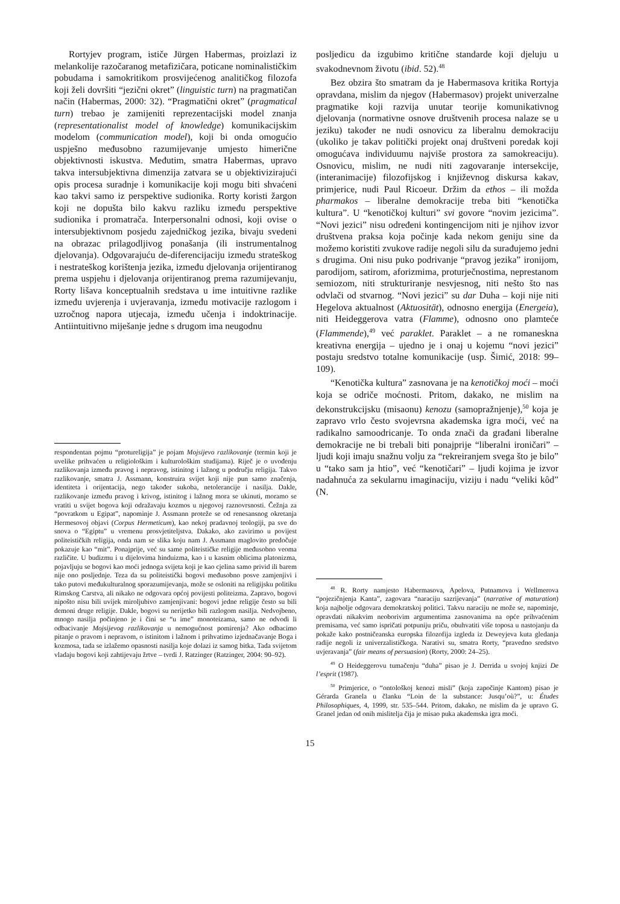Rortyjev program, ističe Jürgen Habermas, proizlazi iz melankolije razočaranog metafizičara, poticane nominalističkim pobudama i samokritikom prosvijećenog analitičkog filozofa koji želi dovršiti “jezični okret” (linguistic turn) na pragmatičan način (Habermas, 2000: 32). “Pragmatični okret” (pragmatical turn) trebao je zamijeniti reprezentacijski model znanja (representationalist model of knowledge) komunikacijskim modelom (communication model), koji bi onda omogućio uspješno međusobno razumijevanje umjesto himerične objektivnosti iskustva. Međutim, smatra Habermas, upravo takva intersubjektivna dimenzija zatvara se u objektivizirajući opis procesa suradnje i komunikacije koji mogu biti shvaćeni kao takvi samo iz perspektive sudionika. Rorty koristi žargon koji ne dopušta bilo kakvu razliku između perspektive sudionika i promatrača. Interpersonalni odnosi, koji ovise o intersubjektivnom posjedu zajedničkog jezika, bivaju svedeni na obrazac prilagodljivog ponašanja (ili instrumentalnog djelovanja). Odgovarajuću de-diferencijaciju između strateškog i nestrateškog korištenja jezika, između djelovanja orijentiranog prema uspjehu i djelovanja orijentiranog prema razumijevanju, Rorty lišava konceptualnih sredstava u ime intuitivne razlike između uvjerenja i uvjeravanja, između motivacije razlogom i uzročnog napora utjecaja, između učenja i indoktrinacije. Antiintuitivno miješanje jedne s drugom ima neugodnu
respondentan pojmu “protureligija” je pojam Mojsijevo razlikovanje (termin koji je uvelike prihvaćen u religiološkim i kulturološkim studijama). Riječ je o uvođenju razlikovanja između pravog i nepravog, istinitog i lažnog u području religija. Takvo razlikovanje, smatra J. Assmann, konstruira svijet koji nije pun samo značenja, identiteta i orijentacija, nego također sukoba, netolerancije i nasilja. Dakle, razlikovanje između pravog i krivog, istinitog i lažnog mora se ukinuti, moramo se vratiti u svijet bogova koji odražavaju kozmos u njegovoj raznovrsnosti. Čežnja za “povratkom u Egipat”, napominje J. Assmann proteže se od renesansnog okretanja Hermesovoj objavi (Corpus Hermeticum), kao nekoj pradavnoj teologiji, pa sve do snova o “Egiptu” u vremenu prosvjetiteljstva. Dakako, ako zavirimo u povijest politeističkih religija, onda nam se slika koju nam J. Assmann maglovito predočuje pokazuje kao “mit”. Ponajprije, već su same politeističke religije međusobno veoma različite. U budizmu i u dijelovima hinduizma, kao i u kasnim oblicima platonizma, pojavljuju se bogovi kao moći jednoga svijeta koji je kao cjelina samo privid ili barem nije ono posljednje. Teza da su politeistički bogovi međusobno posve zamjenjivi i tako putovi međukulturalnog sporazumijevanja, može se osloniti na religijsku politiku Rimskog Carstva, ali nikako ne odgovara općoj povijesti politeizma. Zapravo, bogovi nipošto nisu bili uvijek miroljubivo zamjenjivani: bogovi jedne religije često su bili demoni druge religije. Dakle, bogovi su nerijetko bili razlogom nasilja. Nedvojbeno, mnogo nasilja počinjeno je i čini se “u ime” monoteizama, samo ne odvodi li odbacivanje Mojsijevog razlikovanja u nemogućnost pomirenja? Ako odbacimo pitanje o pravom i nepravom, o istinitom i lažnom i prihvatimo izjednačavanje Boga i kozmosa, tada se izlažemo opasnosti nasilja koje dolazi iz samog bitka. Tada svijetom vladaju bogovi koji zahtijevaju žrtve – tvrdi J. Ratzinger (Ratzinger, 2004: 90–92).
posljedicu da izgubimo kritične standarde koji djeluju u svakodnevnom životu (ibid. 52).<sup>48</sup>
Bez obzira što smatram da je Habermasova kritika Rortyja opravdana, mislim da njegov (Habermasov) projekt univerzalne pragmatike koji razvija unutar teorije komunikativnog djelovanja (normativne osnove društvenih procesa nalaze se u jeziku) također ne nudi osnovicu za liberalnu demokraciju (ukoliko je takav politički projekt onaj društveni poredak koji omogućava individuumu najviše prostora za samokreaciju). Osnovicu, mislim, ne nudi niti zagovaranje intersekcije, (interanimacije) filozofijskog i književnog diskursa kakav, primjerice, nudi Paul Ricoeur. Držim da ethos – ili možda pharmakos – liberalne demokracije treba biti “kenotička kultura”. U “kenotičkoj kulturi” svi govore “novim jezicima”. “Novi jezici” nisu određeni kontingencijom niti je njihov izvor društvena praksa koja počinje kada nekom geniju sine da možemo koristiti zvukove radije negoli silu da surađujemo jedni s drugima. Oni nisu puko podrivanje “pravog jezika” ironijom, parodijom, satirom, aforizmima, proturječnostima, neprestanom semiozom, niti strukturiranje nesvjesnog, niti nešto što nas odvlači od stvarnog. “Novi jezici” su dar Duha – koji nije niti Hegelova aktualnost (Aktuosität), odnosno energija (Energeia), niti Heideggerova vatra (Flamme), odnosno ono plamteće (Flammende),<sup>49</sup> već paraklet. Paraklet – a ne romaneskna kreativna energija – ujedno je i onaj u kojemu “novi jezici” postaju sredstvo totalne komunikacije (usp. Šimić, 2018: 99–109).
“Kenotička kultura” zasnovana je na kenotičkoj moći – moći koja se odriče moćnosti. Pritom, dakako, ne mislim na dekonstrukcijsku (misaonu) kenozu (samopražnjenje),<sup>50</sup> koja je zapravo vrlo često svojevrsna akademska igra moći, već na radikalno samoodricanje. To onda znači da građani liberalne demokracije ne bi trebali biti ponajprije “liberalni ironičari” – ljudi koji imaju snažnu volju za “rekreiranjem svega što je bilo” u “tako sam ja htio”, već “kenotičari” – ljudi kojima je izvor nadahnuća za sekularnu imaginaciju, viziju i nadu “veliki kôd” (N.
<sup>48</sup> R. Rorty namjesto Habermasova, Apelova, Putnamova i Wellmerova “pojezičnjenja Kanta”, zagovara “naraciju sazrijevanja” (narrative of maturation) koja najbolje odgovara demokratskoj politici. Takvu naraciju ne može se, napominje, opravdati nikakvim neoborivim argumentima zasnovanima na opće prihvaćenim premisama, već samo ispričati potpuniju priču, obuhvatiti više toposa u nastojanju da pokaže kako postničeanska europska filozofija izgleda iz Deweyjeva kuta gledanja radije negoli iz univerzalističkoga. Narativi su, smatra Rorty, “pravedno sredstvo uvjeravanja” (fair means of persuasion) (Rorty, 2000: 24–25).
<sup>49</sup> O Heideggerovu tumačenju “duha” pisao je J. Derrida u svojoj knjizi De l’esprit (1987).
<sup>50</sup> Primjerice, o “ontološkoj kenozi misli” (koja započinje Kantom) pisao je Gérarda Granela u članku “Loin de la substance: Jusqu’où?”, u: Études Philosophiques, 4, 1999, str. 535–544. Pritom, dakako, ne mislim da je upravo G. Granel jedan od onih mislitelja čija je misao puka akademska igra moći.
15